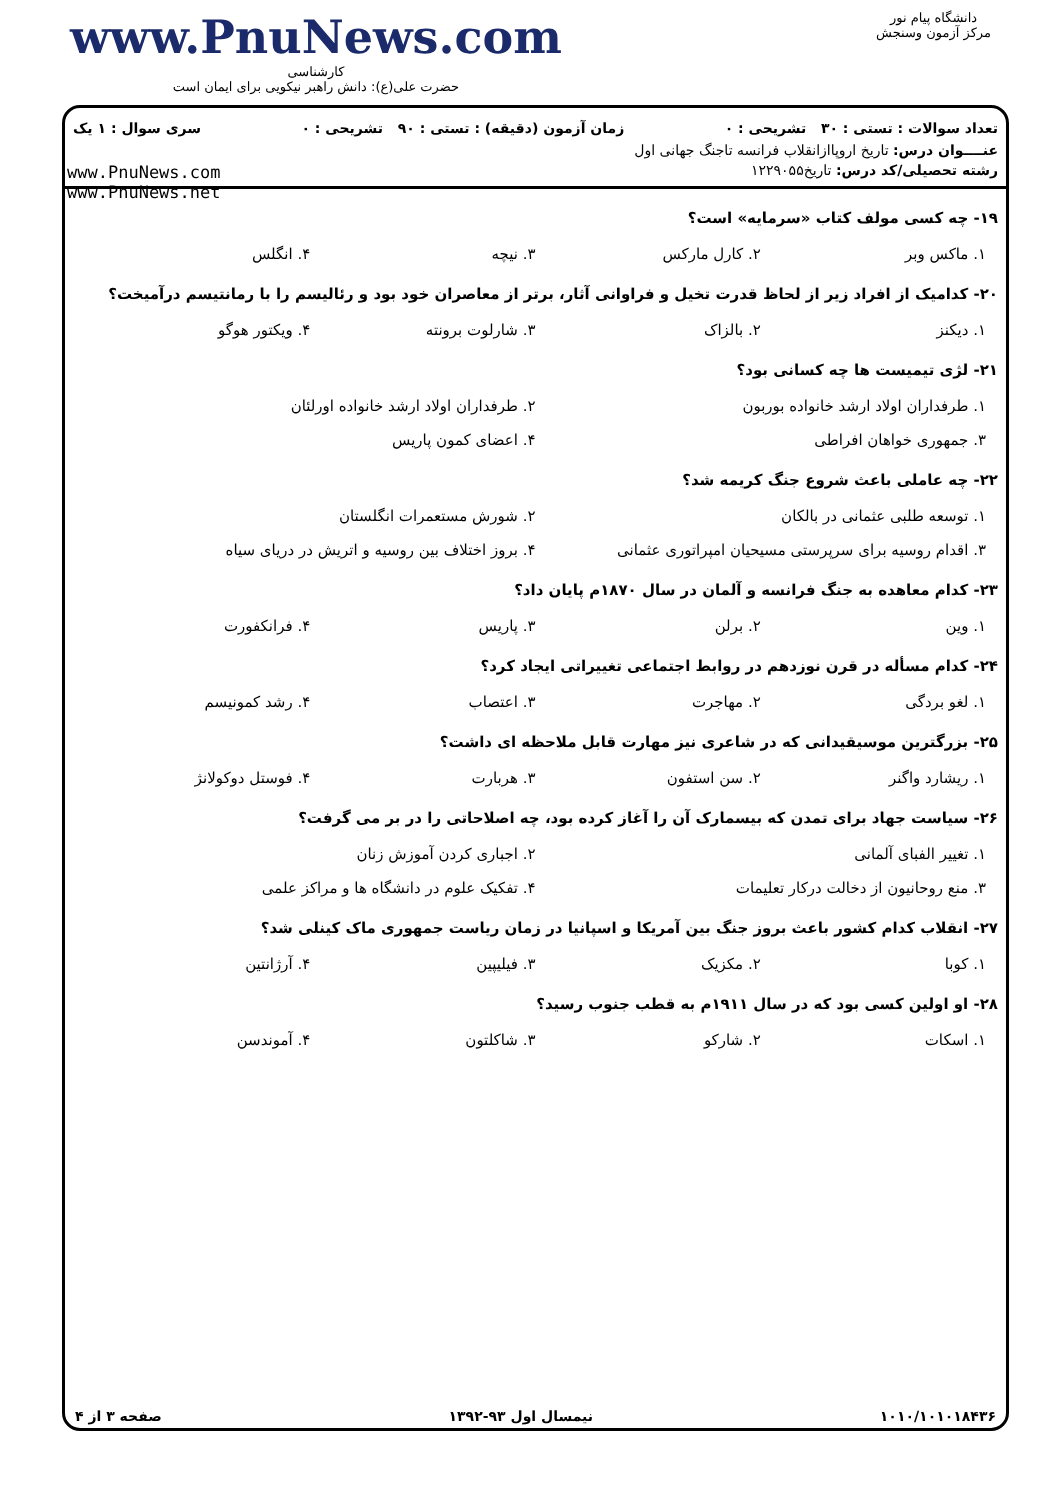دانشگاه پیام نور
مرکز آزمون وسنجش
www.PnuNews.com
کارشناسی
حضرت علی(ع): دانش راهبر نیکویی برای ایمان است
تعداد سوالات : تستی : ۳۰ تشریحی : ۰ زمان آزمون (دقیقه) : تستی : ۹۰ تشریحی : ۰ سری سوال : ۱ یک
عنــــوان درس: تاریخ اروپاازانقلاب فرانسه تاجنگ جهانی اول
رشته تحصیلی/کد درس: تاریخ۱۲۲۹۰۵۵
www.PnuNews.com
www.PnuNews.net
۱۹- چه کسی مولف کتاب «سرمایه» است؟
۱. ماکس وبر ۲. کارل مارکس ۳. نیچه ۴. انگلس
۲۰- کدامیک از افراد زیر از لحاظ قدرت تخیل و فراوانی آثار، برتر از معاصران خود بود و رئالیسم را با رمانتیسم درآمیخت؟
۱. دیکنز ۲. بالزاک ۳. شارلوت برونته ۴. ویکتور هوگو
۲۱- لژی تیمیست ها چه کسانی بود؟
۱. طرفداران اولاد ارشد خانواده بوربون ۲. طرفداران اولاد ارشد خانواده اورلئان
۳. جمهوری خواهان افراطی ۴. اعضای کمون پاریس
۲۲- چه عاملی باعث شروع جنگ کریمه شد؟
۱. توسعه طلبی عثمانی در بالکان ۲. شورش مستعمرات انگلستان
۳. اقدام روسیه برای سرپرستی مسیحیان امپراتوری عثمانی ۴. بروز اختلاف بین روسیه و اتریش در دریای سیاه
۲۳- کدام معاهده به جنگ فرانسه و آلمان در سال ۱۸۷۰م پایان داد؟
۱. وین ۲. برلن ۳. پاریس ۴. فرانکفورت
۲۴- کدام مسأله در قرن نوزدهم در روابط اجتماعی تغییراتی ایجاد کرد؟
۱. لغو بردگی ۲. مهاجرت ۳. اعتصاب ۴. رشد کمونیسم
۲۵- بزرگترین موسیقیدانی که در شاعری نیز مهارت قابل ملاحظه ای داشت؟
۱. ریشارد واگنر ۲. سن استفون ۳. هربارت ۴. فوستل دوکولانژ
۲۶- سیاست جهاد برای تمدن که بیسمارک آن را آغاز کرده بود، چه اصلاحاتی را در بر می گرفت؟
۱. تغییر الفبای آلمانی ۲. اجباری کردن آموزش زنان
۳. منع روحانیون از دخالت درکار تعلیمات ۴. تفکیک علوم در دانشگاه ها و مراکز علمی
۲۷- انقلاب کدام کشور باعث بروز جنگ بین آمریکا و اسپانیا در زمان ریاست جمهوری ماک کینلی شد؟
۱. کوبا ۲. مکزیک ۳. فیلیپین ۴. آرژانتین
۲۸- او اولین کسی بود که در سال ۱۹۱۱م به قطب جنوب رسید؟
۱. اسکات ۲. شارکو ۳. شاکلتون ۴. آموندسن
۱۰۱۰/۱۰۱۰۱۸۴۳۶ نیمسال اول ۹۳-۱۳۹۲ صفحه ۳ از ۴